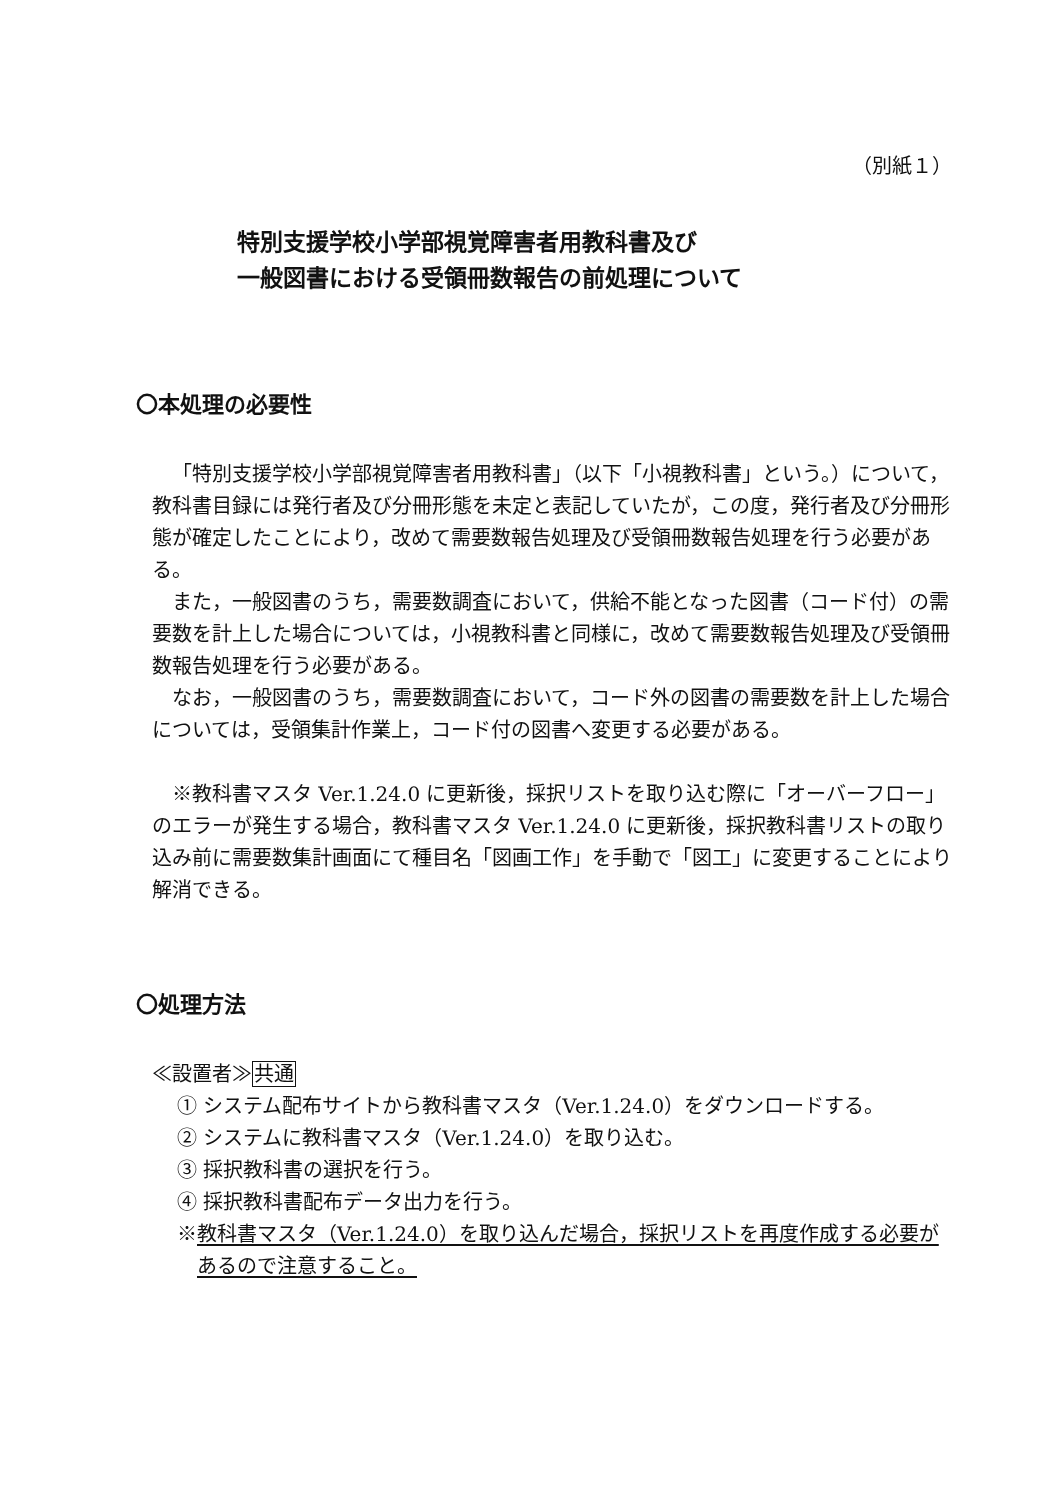（別紙１）
特別支援学校小学部視覚障害者用教科書及び
一般図書における受領冊数報告の前処理について
〇本処理の必要性
「特別支援学校小学部視覚障害者用教科書」（以下「小視教科書」という。）について，教科書目録には発行者及び分冊形態を未定と表記していたが，この度，発行者及び分冊形態が確定したことにより，改めて需要数報告処理及び受領冊数報告処理を行う必要がある。
また，一般図書のうち，需要数調査において，供給不能となった図書（コード付）の需要数を計上した場合については，小視教科書と同様に，改めて需要数報告処理及び受領冊数報告処理を行う必要がある。
なお，一般図書のうち，需要数調査において，コード外の図書の需要数を計上した場合については，受領集計作業上，コード付の図書へ変更する必要がある。
※教科書マスタ Ver.1.24.0 に更新後，採択リストを取り込む際に「オーバーフロー」のエラーが発生する場合，教科書マスタ Ver.1.24.0 に更新後，採択教科書リストの取り込み前に需要数集計画面にて種目名「図画工作」を手動で「図工」に変更することにより解消できる。
〇処理方法
≪設置者≫共通
① システム配布サイトから教科書マスタ（Ver.1.24.0）をダウンロードする。
② システムに教科書マスタ（Ver.1.24.0）を取り込む。
③ 採択教科書の選択を行う。
④ 採択教科書配布データ出力を行う。
※教科書マスタ（Ver.1.24.0）を取り込んだ場合，採択リストを再度作成する必要があるので注意すること。